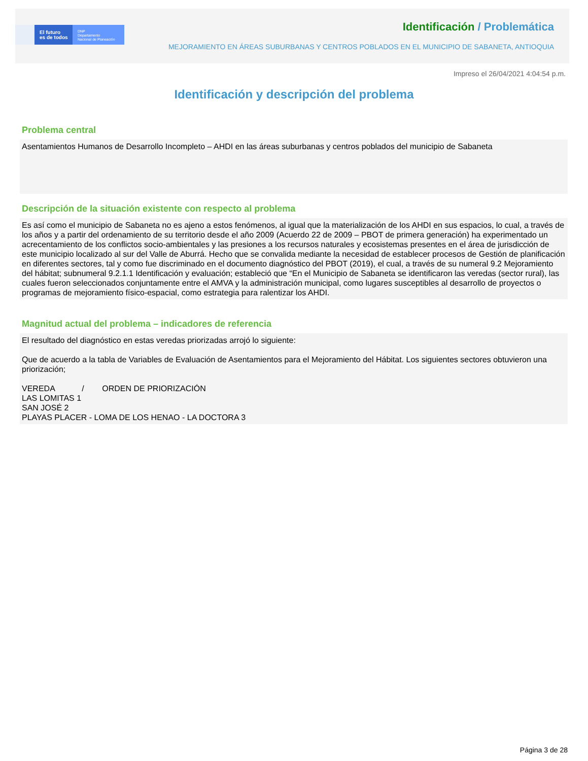El futuro
es de todos
DNP
Departamento
Nacional de Planeación
Identificación / Problemática
MEJORAMIENTO EN ÁREAS SUBURBANAS Y CENTROS POBLADOS EN EL MUNICIPIO DE SABANETA, ANTIOQUIA
Impreso el 26/04/2021 4:04:54 p.m.
Identificación y descripción del problema
Problema central
Asentamientos Humanos de Desarrollo Incompleto – AHDI en las áreas suburbanas y centros poblados del municipio de Sabaneta
Descripción de la situación existente con respecto al problema
Es así como el municipio de Sabaneta no es ajeno a estos fenómenos, al igual que la materialización de los AHDI en sus espacios, lo cual, a través de los años y a partir del ordenamiento de su territorio desde el año 2009 (Acuerdo 22 de 2009 – PBOT de primera generación) ha experimentado un acrecentamiento de los conflictos socio-ambientales y las presiones a los recursos naturales y ecosistemas presentes en el área de jurisdicción de este municipio localizado al sur del Valle de Aburrá. Hecho que se convalida mediante la necesidad de establecer procesos de Gestión de planificación en diferentes sectores, tal y como fue discriminado en el documento diagnóstico del PBOT (2019), el cual, a través de su numeral 9.2 Mejoramiento del hábitat; subnumeral 9.2.1.1 Identificación y evaluación; estableció que “En el Municipio de Sabaneta se identificaron las veredas (sector rural), las cuales fueron seleccionados conjuntamente entre el AMVA y la administración municipal, como lugares susceptibles al desarrollo de proyectos o programas de mejoramiento físico-espacial, como estrategia para ralentizar los AHDI.
Magnitud actual del problema – indicadores de referencia
El resultado del diagnóstico en estas veredas priorizadas arrojó lo siguiente:
Que de acuerdo a la tabla de Variables de Evaluación de Asentamientos para el Mejoramiento del Hábitat. Los siguientes sectores obtuvieron una priorización;
VEREDA / ORDEN DE PRIORIZACIÓN
LAS LOMITAS 1
SAN JOSÉ 2
PLAYAS PLACER - LOMA DE LOS HENAO - LA DOCTORA 3
Página 3 de 28